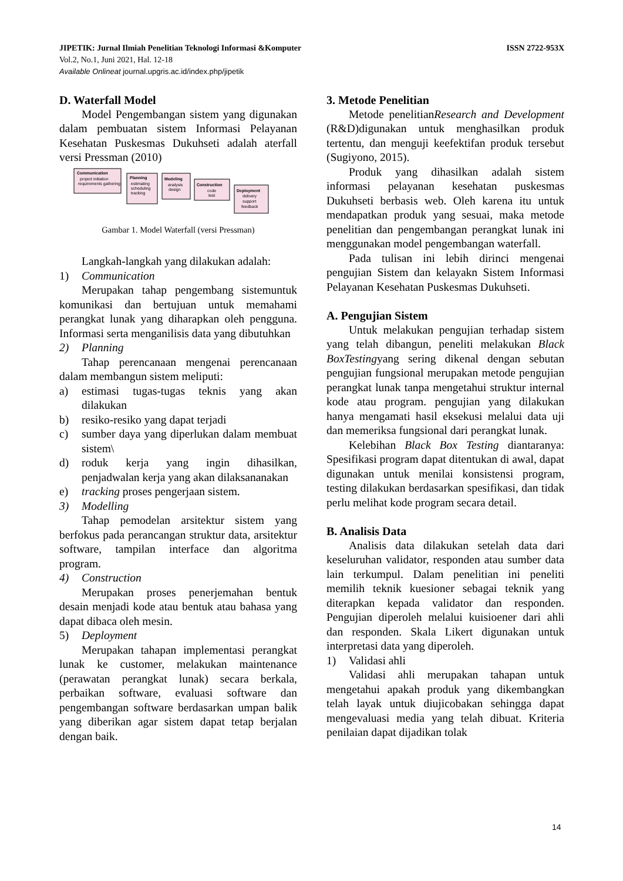ISSN 2722-953X JIPETIK: Jurnal Ilmiah Penelitian Teknologi Informasi &Komputer
Vol.2, No.1, Juni 2021, Hal. 12-18
Available Onlineat journal.upgris.ac.id/index.php/jipetik
D. Waterfall Model
Model Pengembangan sistem yang digunakan dalam pembuatan sistem Informasi Pelayanan Kesehatan Puskesmas Dukuhseti adalah aterfall versi Pressman (2010)
Communication
project initiation
requirements gathering
Planning
estimating
scheduling
tracking
Modeling
analysis
design
Construction
code
test
Deployment
delivery
support
feedback
Gambar 1. Model Waterfall (versi Pressman)
Langkah-langkah yang dilakukan adalah:
1) Communication
Merupakan tahap pengembang sistemuntuk komunikasi dan bertujuan untuk memahami perangkat lunak yang diharapkan oleh pengguna. Informasi serta menganilisis data yang dibutuhkan
2) Planning
Tahap perencanaan mengenai perencanaan dalam membangun sistem meliputi:
a) estimasi tugas-tugas teknis yang akan dilakukan
b) resiko-resiko yang dapat terjadi
c) sumber daya yang diperlukan dalam membuat sistem\
d) roduk kerja yang ingin dihasilkan, penjadwalan kerja yang akan dilaksananakan
e) tracking proses pengerjaan sistem.
3) Modelling
Tahap pemodelan arsitektur sistem yang berfokus pada perancangan struktur data, arsitektur software, tampilan interface dan algoritma program.
4) Construction
Merupakan proses penerjemahan bentuk desain menjadi kode atau bentuk atau bahasa yang dapat dibaca oleh mesin.
5) Deployment
Merupakan tahapan implementasi perangkat lunak ke customer, melakukan maintenance (perawatan perangkat lunak) secara berkala, perbaikan software, evaluasi software dan pengembangan software berdasarkan umpan balik yang diberikan agar sistem dapat tetap berjalan dengan baik.
3. Metode Penelitian
Metode penelitianResearch and Development (R&D)digunakan untuk menghasilkan produk tertentu, dan menguji keefektifan produk tersebut (Sugiyono, 2015).
Produk yang dihasilkan adalah sistem informasi pelayanan kesehatan puskesmas Dukuhseti berbasis web. Oleh karena itu untuk mendapatkan produk yang sesuai, maka metode penelitian dan pengembangan perangkat lunak ini menggunakan model pengembangan waterfall.
Pada tulisan ini lebih dirinci mengenai pengujian Sistem dan kelayakn Sistem Informasi Pelayanan Kesehatan Puskesmas Dukuhseti.
A. Pengujian Sistem
Untuk melakukan pengujian terhadap sistem yang telah dibangun, peneliti melakukan Black BoxTestingyang sering dikenal dengan sebutan pengujian fungsional merupakan metode pengujian perangkat lunak tanpa mengetahui struktur internal kode atau program. pengujian yang dilakukan hanya mengamati hasil eksekusi melalui data uji dan memeriksa fungsional dari perangkat lunak.
Kelebihan Black Box Testing diantaranya: Spesifikasi program dapat ditentukan di awal, dapat digunakan untuk menilai konsistensi program, testing dilakukan berdasarkan spesifikasi, dan tidak perlu melihat kode program secara detail.
B. Analisis Data
Analisis data dilakukan setelah data dari keseluruhan validator, responden atau sumber data lain terkumpul. Dalam penelitian ini peneliti memilih teknik kuesioner sebagai teknik yang diterapkan kepada validator dan responden. Pengujian diperoleh melalui kuisioener dari ahli dan responden. Skala Likert digunakan untuk interpretasi data yang diperoleh.
1) Validasi ahli
Validasi ahli merupakan tahapan untuk mengetahui apakah produk yang dikembangkan telah layak untuk diujicobakan sehingga dapat mengevaluasi media yang telah dibuat. Kriteria penilaian dapat dijadikan tolak
14